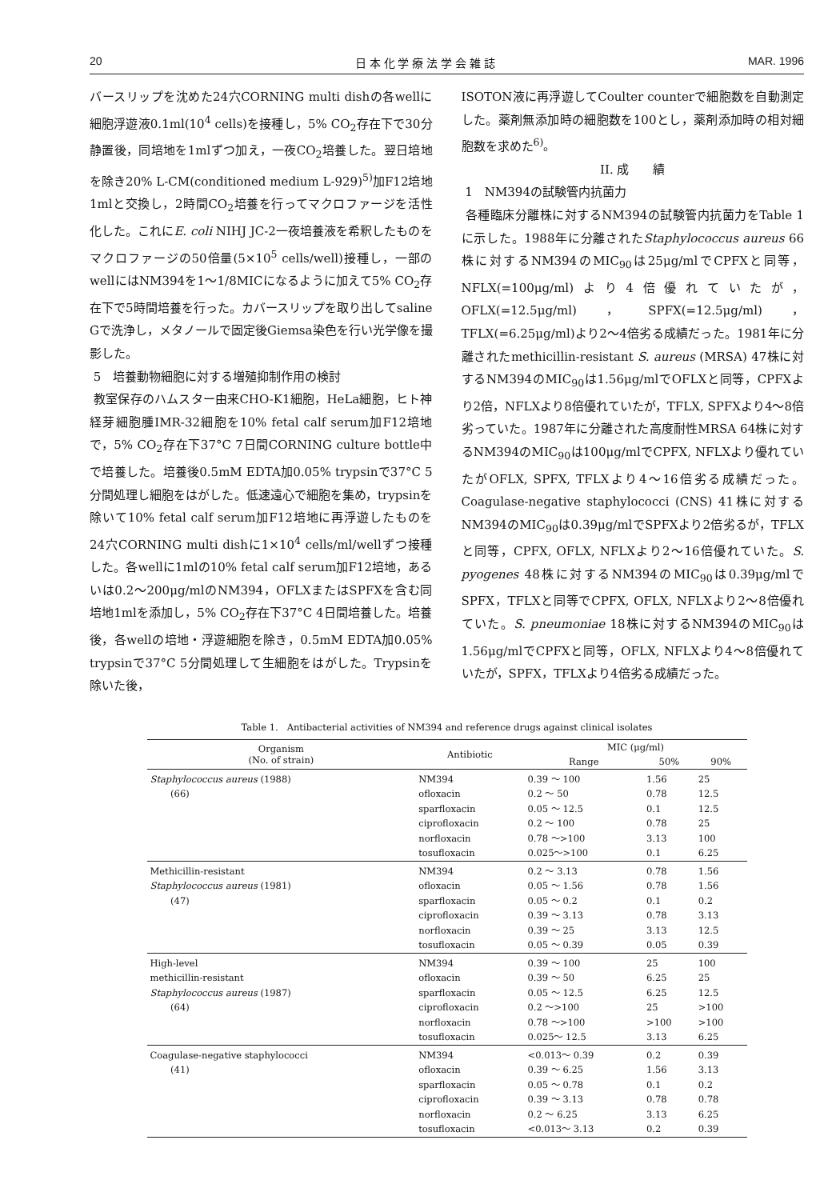20 日 本 化 学 療 法 学 会 雑 誌 MAR. 1996
バースリップを沈めた24穴CORNING multi dishの各wellに細胞浮遊液0.1ml(10<sup>4</sup> cells)を接種し，5% CO<sub>2</sub>存在下で30分静置後，同培地を1mlずつ加え，一夜CO<sub>2</sub>培養した。翌日培地を除き20% L-CM(conditioned medium L-929)<sup>5)</sup>加F12培地1mlと交換し，2時間CO<sub>2</sub>培養を行ってマクロファージを活性化した。これにE. coli NIHJ JC-2一夜培養液を希釈したものをマクロファージの50倍量(5×10<sup>5</sup> cells/well)接種し，一部のwellにはNM394を1～1/8MICになるように加えて5% CO<sub>2</sub>存在下で5時間培養を行った。カバースリップを取り出してsaline Gで洗浄し，メタノールで固定後Giemsa染色を行い光学像を撮影した。
5　培養動物細胞に対する増殖抑制作用の検討
教室保存のハムスター由来CHO-K1細胞，HeLa細胞，ヒト神経芽細胞腫IMR-32細胞を10% fetal calf serum加F12培地で，5% CO<sub>2</sub>存在下37°C 7日間CORNING culture bottle中で培養した。培養後0.5mM EDTA加0.05% trypsinで37°C 5分間処理し細胞をはがした。低速遠心で細胞を集め，trypsinを除いて10% fetal calf serum加F12培地に再浮遊したものを24穴CORNING multi dishに1×10<sup>4</sup> cells/ml/wellずつ接種した。各wellに1mlの10% fetal calf serum加F12培地，あるいは0.2～200μg/mlのNM394，OFLXまたはSPFXを含む同培地1mlを添加し，5% CO<sub>2</sub>存在下37°C 4日間培養した。培養後，各wellの培地・浮遊細胞を除き，0.5mM EDTA加0.05% trypsinで37°C 5分間処理して生細胞をはがした。Trypsinを除いた後，
ISOTON液に再浮遊してCoulter counterで細胞数を自動測定した。薬剤無添加時の細胞数を100とし，薬剤添加時の相対細胞数を求めた<sup>6)</sup>。
II. 成　　績
1　NM394の試験管内抗菌力
各種臨床分離株に対するNM394の試験管内抗菌力をTable 1に示した。1988年に分離されたStaphylococcus aureus 66株に対するNM394のMIC<sub>90</sub>は25μg/mlでCPFXと同等，NFLX(=100μg/ml)より4倍優れていたが，OFLX(=12.5μg/ml)，SPFX(=12.5μg/ml)，TFLX(=6.25μg/ml)より2～4倍劣る成績だった。1981年に分離されたmethicillin-resistant S. aureus (MRSA) 47株に対するNM394のMIC<sub>90</sub>は1.56μg/mlでOFLXと同等，CPFXより2倍，NFLXより8倍優れていたが，TFLX, SPFXより4～8倍劣っていた。1987年に分離された高度耐性MRSA 64株に対するNM394のMIC<sub>90</sub>は100μg/mlでCPFX, NFLXより優れていたがOFLX, SPFX, TFLXより4～16倍劣る成績だった。Coagulase-negative staphylococci (CNS) 41株に対するNM394のMIC<sub>90</sub>は0.39μg/mlでSPFXより2倍劣るが，TFLXと同等，CPFX, OFLX, NFLXより2～16倍優れていた。S. pyogenes 48株に対するNM394のMIC<sub>90</sub>は0.39μg/mlでSPFX，TFLXと同等でCPFX, OFLX, NFLXより2～8倍優れていた。S. pneumoniae 18株に対するNM394のMIC<sub>90</sub>は1.56μg/mlでCPFXと同等，OFLX, NFLXより4～8倍優れていたが，SPFX，TFLXより4倍劣る成績だった。
Table 1.　Antibacterial activities of NM394 and reference drugs against clinical isolates
| Organism (No. of strain) | Antibiotic | MIC (μg/ml) | | |
| --- | --- | --- | --- | --- |
| | | Range | 50% | 90% |
| Staphylococcus aureus (1988) | NM394 | 0.39 ～ 100 | 1.56 | 25 |
| (66) | ofloxacin | 0.2 ～ 50 | 0.78 | 12.5 |
| | sparfloxacin | 0.05 ～ 12.5 | 0.1 | 12.5 |
| | ciprofloxacin | 0.2 ～ 100 | 0.78 | 25 |
| | norfloxacin | 0.78 ～>100 | 3.13 | 100 |
| | tosufloxacin | 0.025～>100 | 0.1 | 6.25 |
| Methicillin-resistant | NM394 | 0.2 ～ 3.13 | 0.78 | 1.56 |
| Staphylococcus aureus (1981) | ofloxacin | 0.05 ～ 1.56 | 0.78 | 1.56 |
| (47) | sparfloxacin | 0.05 ～ 0.2 | 0.1 | 0.2 |
| | ciprofloxacin | 0.39 ～ 3.13 | 0.78 | 3.13 |
| | norfloxacin | 0.39 ～ 25 | 3.13 | 12.5 |
| | tosufloxacin | 0.05 ～ 0.39 | 0.05 | 0.39 |
| High-level | NM394 | 0.39 ～ 100 | 25 | 100 |
| methicillin-resistant | ofloxacin | 0.39 ～ 50 | 6.25 | 25 |
| Staphylococcus aureus (1987) | sparfloxacin | 0.05 ～ 12.5 | 6.25 | 12.5 |
| (64) | ciprofloxacin | 0.2 ～>100 | 25 | >100 |
| | norfloxacin | 0.78 ～>100 | >100 | >100 |
| | tosufloxacin | 0.025～ 12.5 | 3.13 | 6.25 |
| Coagulase-negative staphylococci | NM394 | <0.013～ 0.39 | 0.2 | 0.39 |
| (41) | ofloxacin | 0.39 ～ 6.25 | 1.56 | 3.13 |
| | sparfloxacin | 0.05 ～ 0.78 | 0.1 | 0.2 |
| | ciprofloxacin | 0.39 ～ 3.13 | 0.78 | 0.78 |
| | norfloxacin | 0.2 ～ 6.25 | 3.13 | 6.25 |
| | tosufloxacin | <0.013～ 3.13 | 0.2 | 0.39 |